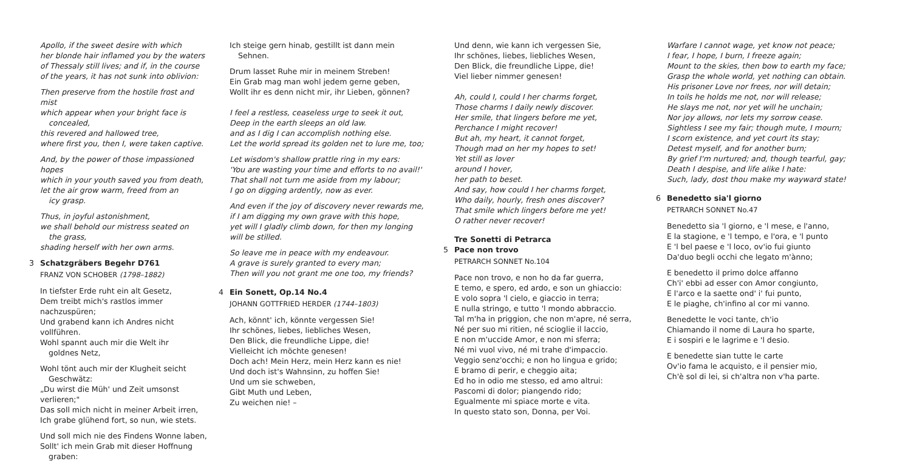Apollo, if the sweet desire with which
her blonde hair inflamed you by the waters
of Thessaly still lives; and if, in the course
of the years, it has not sunk into oblivion:
Then preserve from the hostile frost and mist
which appear when your bright face is
concealed,
this revered and hallowed tree,
where first you, then I, were taken captive.
And, by the power of those impassioned hopes
which in your youth saved you from death,
let the air grow warm, freed from an
icy grasp.
Thus, in joyful astonishment,
we shall behold our mistress seated on
the grass,
shading herself with her own arms.
3 Schatzgräbers Begehr D761
FRANZ VON SCHOBER (1798–1882)
In tiefster Erde ruht ein alt Gesetz,
Dem treibt mich's rastlos immer nachzuspüren;
Und grabend kann ich Andres nicht vollführen.
Wohl spannt auch mir die Welt ihr
goldnes Netz,
Wohl tönt auch mir der Klugheit seicht
Geschwätz:
„Du wirst die Müh' und Zeit umsonst verlieren;"
Das soll mich nicht in meiner Arbeit irren,
Ich grabe glühend fort, so nun, wie stets.
Und soll mich nie des Findens Wonne laben,
Sollt' ich mein Grab mit dieser Hoffnung
graben:
Ich steige gern hinab, gestillt ist dann mein
Sehnen.
Drum lasset Ruhe mir in meinem Streben!
Ein Grab mag man wohl jedem gerne geben,
Wollt ihr es denn nicht mir, ihr Lieben, gönnen?
I feel a restless, ceaseless urge to seek it out,
Deep in the earth sleeps an old law.
and as I dig I can accomplish nothing else.
Let the world spread its golden net to lure me, too;
Let wisdom's shallow prattle ring in my ears:
'You are wasting your time and efforts to no avail!'
That shall not turn me aside from my labour;
I go on digging ardently, now as ever.
And even if the joy of discovery never rewards me,
if I am digging my own grave with this hope,
yet will I gladly climb down, for then my longing
will be stilled.
So leave me in peace with my endeavour.
A grave is surely granted to every man;
Then will you not grant me one too, my friends?
4 Ein Sonett, Op.14 No.4
JOHANN GOTTFRIED HERDER (1744–1803)
Ach, könnt' ich, könnte vergessen Sie!
Ihr schönes, liebes, liebliches Wesen,
Den Blick, die freundliche Lippe, die!
Vielleicht ich möchte genesen!
Doch ach! Mein Herz, mein Herz kann es nie!
Und doch ist's Wahnsinn, zu hoffen Sie!
Und um sie schweben,
Gibt Muth und Leben,
Zu weichen nie! –
Und denn, wie kann ich vergessen Sie,
Ihr schönes, liebes, liebliches Wesen,
Den Blick, die freundliche Lippe, die!
Viel lieber nimmer genesen!
Ah, could I, could I her charms forget,
Those charms I daily newly discover.
Her smile, that lingers before me yet,
Perchance I might recover!
But ah, my heart, it cannot forget,
Though mad on her my hopes to set!
Yet still as lover
around I hover,
her path to beset.
And say, how could I her charms forget,
Who daily, hourly, fresh ones discover?
That smile which lingers before me yet!
O rather never recover!
Tre Sonetti di Petrarca
5 Pace non trovo
PETRARCH SONNET No.104
Pace non trovo, e non ho da far guerra,
E temo, e spero, ed ardo, e son un ghiaccio:
E volo sopra 'l cielo, e giaccio in terra;
E nulla stringo, e tutto 'l mondo abbraccio.
Tal m'ha in priggion, che non m'apre, né serra,
Né per suo mi ritien, né scioglie il laccio,
E non m'uccide Amor, e non mi sferra;
Né mi vuol vivo, né mi trahe d'impaccio.
Veggio senz'occhi; e non ho lingua e grido;
E bramo di perir, e cheggio aita;
Ed ho in odio me stesso, ed amo altrui:
Pascomi di dolor; piangendo rido;
Egualmente mi spiace morte e vita.
In questo stato son, Donna, per Voi.
Warfare I cannot wage, yet know not peace;
I fear, I hope, I burn, I freeze again;
Mount to the skies, then bow to earth my face;
Grasp the whole world, yet nothing can obtain.
His prisoner Love nor frees, nor will detain;
In toils he holds me not, nor will release;
He slays me not, nor yet will he unchain;
Nor joy allows, nor lets my sorrow cease.
Sightless I see my fair; though mute, I mourn;
I scorn existence, and yet court its stay;
Detest myself, and for another burn;
By grief I'm nurtured; and, though tearful, gay;
Death I despise, and life alike I hate:
Such, lady, dost thou make my wayward state!
6 Benedetto sia'l giorno
PETRARCH SONNET No.47
Benedetto sia 'l giorno, e 'l mese, e l'anno,
E la stagione, e 'l tempo, e l'ora, e 'l punto
E 'l bel paese e 'l loco, ov'io fui giunto
Da'duo begli occhi che legato m'ànno;
E benedetto il primo dolce affanno
Ch'i' ebbi ad esser con Amor congiunto,
E l'arco e la saette ond' i' fui punto,
E le piaghe, ch'infino al cor mi vanno.
Benedette le voci tante, ch'io
Chiamando il nome di Laura ho sparte,
E i sospiri e le lagrime e 'l desio.
E benedette sian tutte le carte
Ov'io fama le acquisto, e il pensier mio,
Ch'è sol di lei, si ch'altra non v'ha parte.